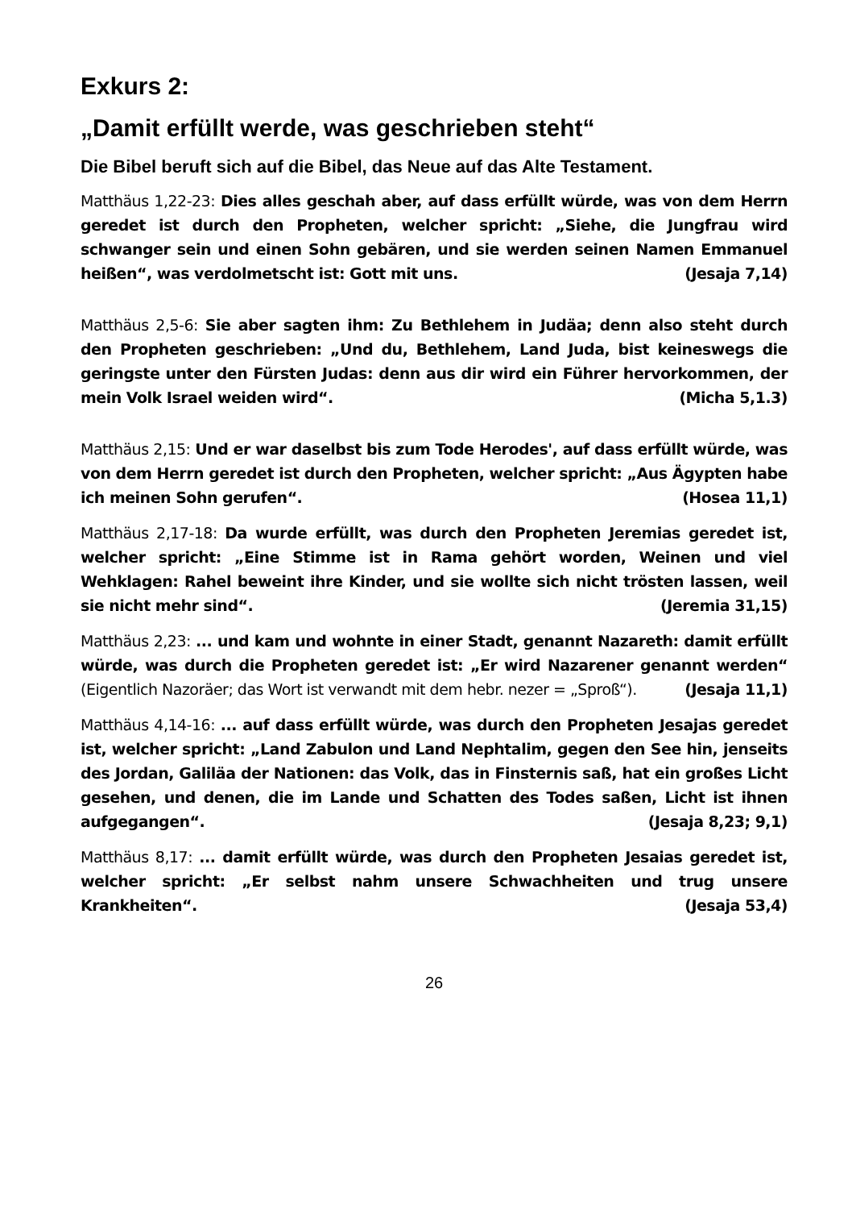Exkurs 2:
„Damit erfüllt werde, was geschrieben steht“
Die Bibel beruft sich auf die Bibel, das Neue auf das Alte Testament.
Matthäus 1,22-23: Dies alles geschah aber, auf dass erfüllt würde, was von dem Herrn geredet ist durch den Propheten, welcher spricht: „Siehe, die Jungfrau wird schwanger sein und einen Sohn gebären, und sie werden seinen Namen Emmanuel heißen“, was verdolmetscht ist: Gott mit uns. (Jesaja 7,14)
Matthäus 2,5-6: Sie aber sagten ihm: Zu Bethlehem in Judäa; denn also steht durch den Propheten geschrieben: „Und du, Bethlehem, Land Juda, bist keineswegs die geringste unter den Fürsten Judas: denn aus dir wird ein Führer hervorkommen, der mein Volk Israel weiden wird“. (Micha 5,1.3)
Matthäus 2,15: Und er war daselbst bis zum Tode Herodes', auf dass erfüllt würde, was von dem Herrn geredet ist durch den Propheten, welcher spricht: „Aus Ägypten habe ich meinen Sohn gerufen“. (Hosea 11,1)
Matthäus 2,17-18: Da wurde erfüllt, was durch den Propheten Jeremias geredet ist, welcher spricht: „Eine Stimme ist in Rama gehört worden, Weinen und viel Wehklagen: Rahel beweint ihre Kinder, und sie wollte sich nicht trösten lassen, weil sie nicht mehr sind“. (Jeremia 31,15)
Matthäus 2,23: ... und kam und wohnte in einer Stadt, genannt Nazareth: damit erfüllt würde, was durch die Propheten geredet ist: „Er wird Nazarener genannt werden“ (Eigentlich Nazoräer; das Wort ist verwandt mit dem hebr. nezer = „Sproß“). (Jesaja 11,1)
Matthäus 4,14-16: ... auf dass erfüllt würde, was durch den Propheten Jesajas geredet ist, welcher spricht: „Land Zabulon und Land Nephtalim, gegen den See hin, jenseits des Jordan, Galiläa der Nationen: das Volk, das in Finsternis saß, hat ein großes Licht gesehen, und denen, die im Lande und Schatten des Todes saßen, Licht ist ihnen aufgegangen“. (Jesaja 8,23; 9,1)
Matthäus 8,17: ... damit erfüllt würde, was durch den Propheten Jesaias geredet ist, welcher spricht: „Er selbst nahm unsere Schwachheiten und trug unsere Krankheiten“. (Jesaja 53,4)
26